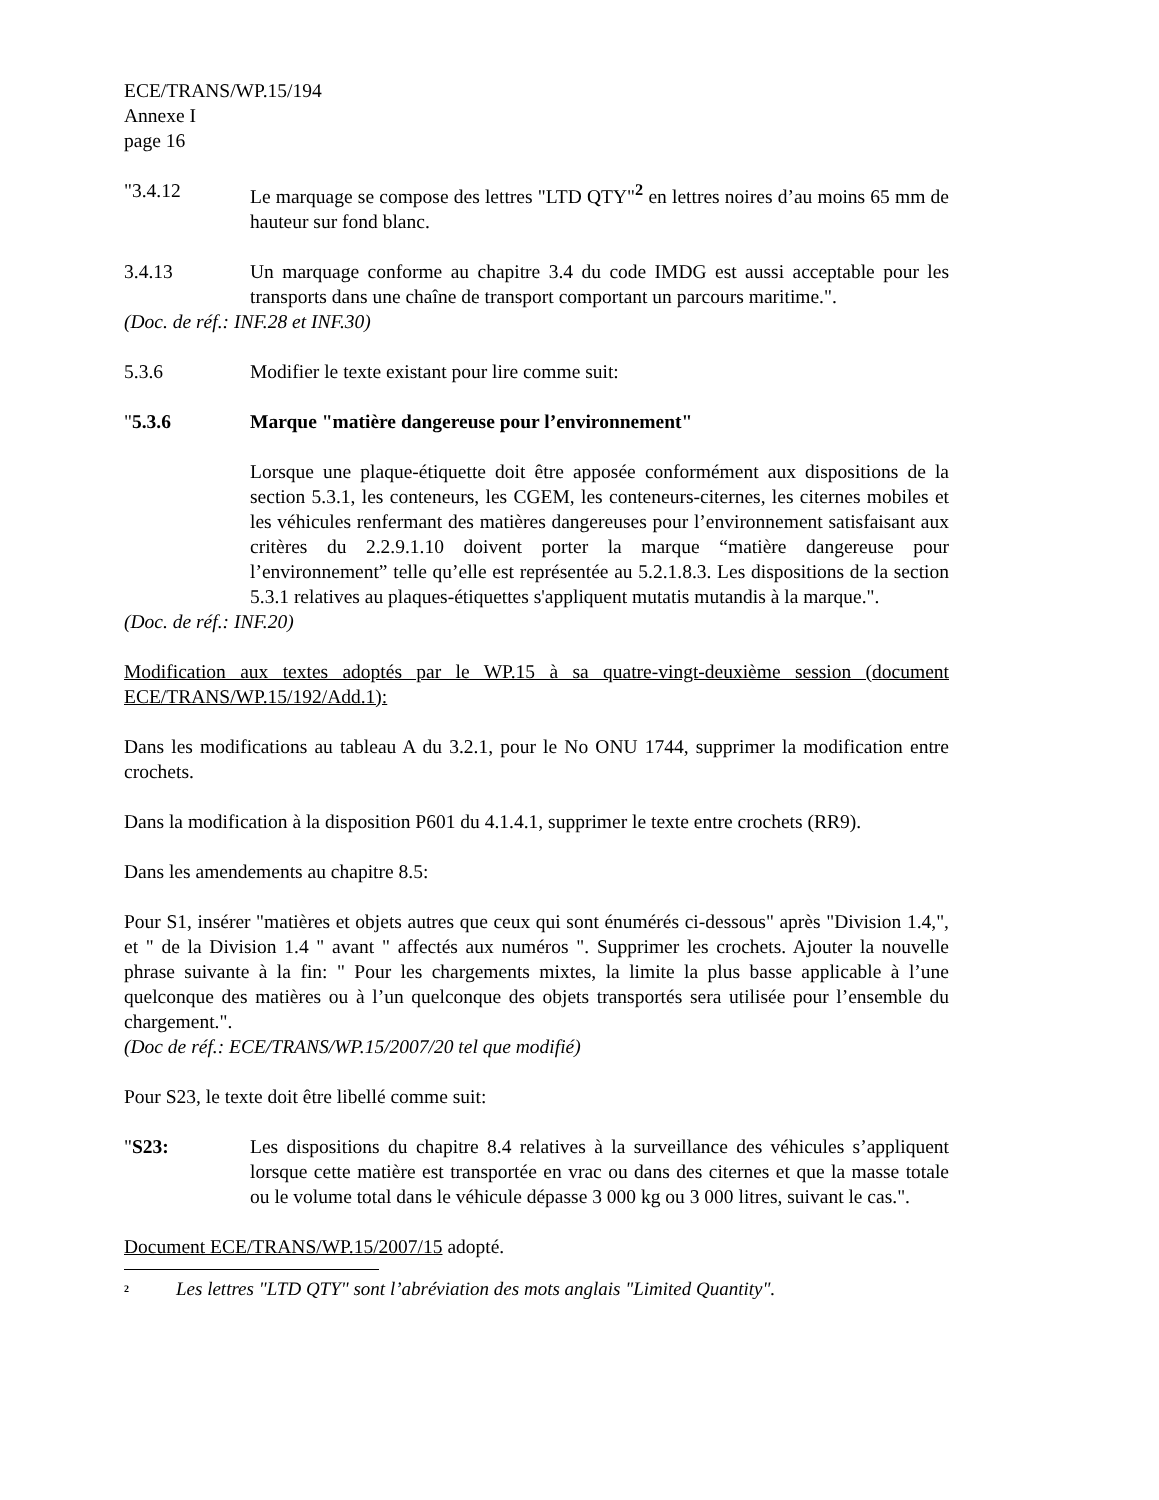ECE/TRANS/WP.15/194
Annexe I
page 16
"3.4.12 Le marquage se compose des lettres "LTD QTY"<sup>2</sup> en lettres noires d’au moins 65 mm de hauteur sur fond blanc.
3.4.13 Un marquage conforme au chapitre 3.4 du code IMDG est aussi acceptable pour les transports dans une chaîne de transport comportant un parcours maritime.".
(Doc. de réf.: INF.28 et INF.30)
5.3.6 Modifier le texte existant pour lire comme suit:
"5.3.6 Marque "matière dangereuse pour l’environnement"
Lorsque une plaque-étiquette doit être apposée conformément aux dispositions de la section 5.3.1, les conteneurs, les CGEM, les conteneurs-citernes, les citernes mobiles et les véhicules renfermant des matières dangereuses pour l’environnement satisfaisant aux critères du 2.2.9.1.10 doivent porter la marque “matière dangereuse pour l’environnement” telle qu’elle est représentée au 5.2.1.8.3. Les dispositions de la section 5.3.1 relatives au plaques-étiquettes s'appliquent mutatis mutandis à la marque.".
(Doc. de réf.: INF.20)
Modification aux textes adoptés par le WP.15 à sa quatre-vingt-deuxième session (document ECE/TRANS/WP.15/192/Add.1):
Dans les modifications au tableau A du 3.2.1, pour le No ONU 1744, supprimer la modification entre crochets.
Dans la modification à la disposition P601 du 4.1.4.1, supprimer le texte entre crochets (RR9).
Dans les amendements au chapitre 8.5:
Pour S1, insérer "matières et objets autres que ceux qui sont énumérés ci-dessous" après "Division 1.4,", et " de la Division 1.4 " avant " affectés aux numéros ". Supprimer les crochets. Ajouter la nouvelle phrase suivante à la fin: " Pour les chargements mixtes, la limite la plus basse applicable à l’une quelconque des matières ou à l’un quelconque des objets transportés sera utilisée pour l’ensemble du chargement.".
(Doc de réf.: ECE/TRANS/WP.15/2007/20 tel que modifié)
Pour S23, le texte doit être libellé comme suit:
"S23: Les dispositions du chapitre 8.4 relatives à la surveillance des véhicules s’appliquent lorsque cette matière est transportée en vrac ou dans des citernes et que la masse totale ou le volume total dans le véhicule dépasse 3 000 kg ou 3 000 litres, suivant le cas.".
Document ECE/TRANS/WP.15/2007/15 adopté.
<sup>2</sup> Les lettres "LTD QTY" sont l’abréviation des mots anglais "Limited Quantity".